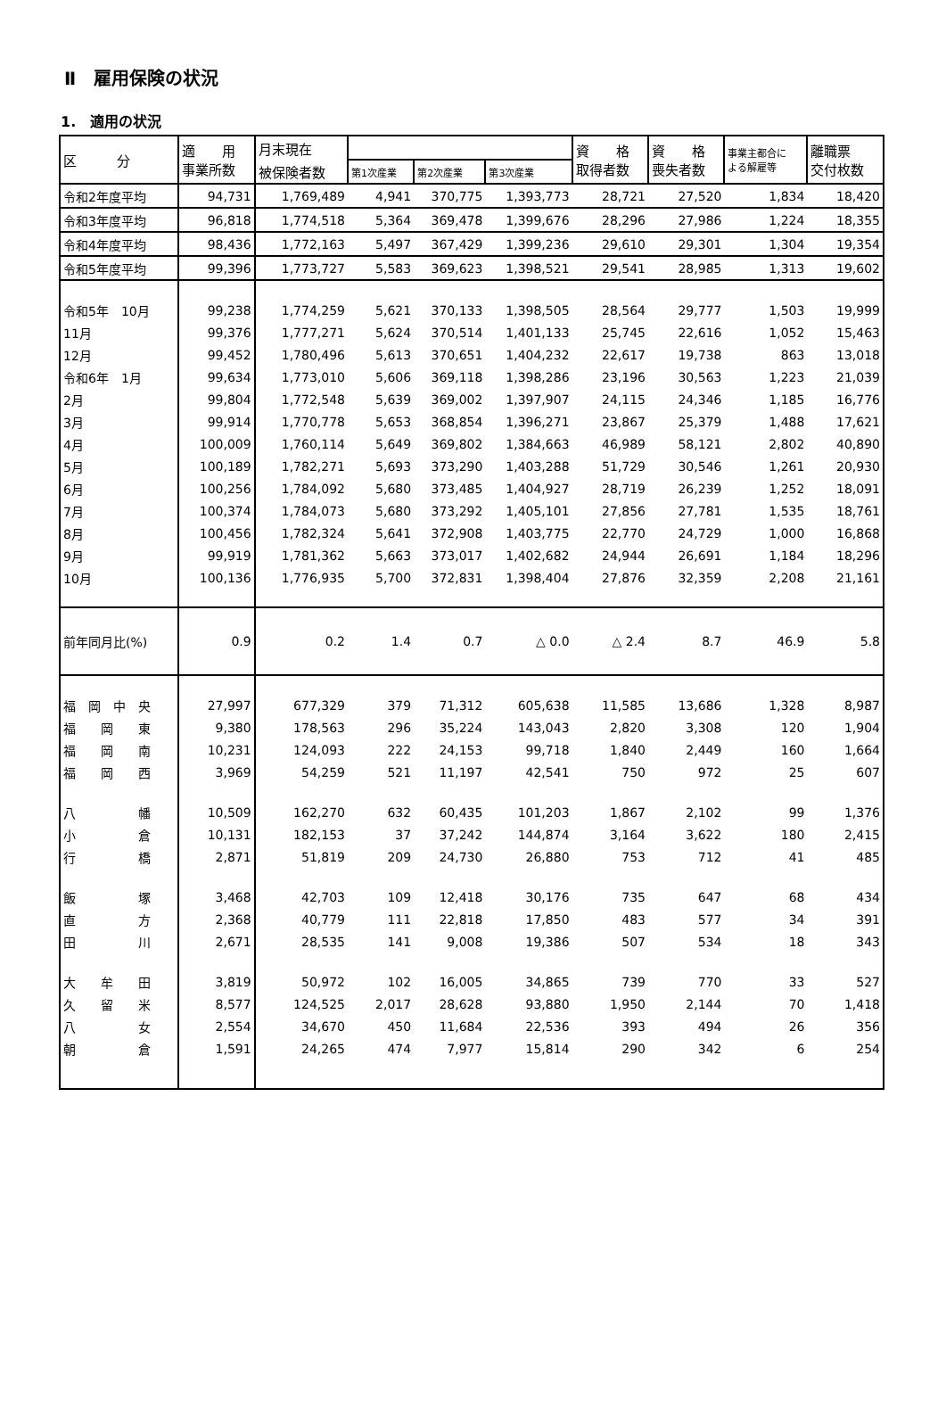Ⅱ　雇用保険の状況
1.　適用の状況
| 区 分 | 適 用 事業所数 | 月末現在 | | | | 資 格 取得者数 | 資 格 喪失者数 | 事業主都合に よる解雇等 | 離職票 交付枚数 |
| --- | --- | --- | --- | --- | --- | --- | --- | --- | --- |
| | | 被保険者数 | 第1次産業 | 第2次産業 | 第3次産業 | | | | |
| 令和2年度平均 | 94,731 | 1,769,489 | 4,941 | 370,775 | 1,393,773 | 28,721 | 27,520 | 1,834 | 18,420 |
| 令和3年度平均 | 96,818 | 1,774,518 | 5,364 | 369,478 | 1,399,676 | 28,296 | 27,986 | 1,224 | 18,355 |
| 令和4年度平均 | 98,436 | 1,772,163 | 5,497 | 367,429 | 1,399,236 | 29,610 | 29,301 | 1,304 | 19,354 |
| 令和5年度平均 | 99,396 | 1,773,727 | 5,583 | 369,623 | 1,398,521 | 29,541 | 28,985 | 1,313 | 19,602 |
| 令和5年 10月 | 99,238 | 1,774,259 | 5,621 | 370,133 | 1,398,505 | 28,564 | 29,777 | 1,503 | 19,999 |
| 11月 | 99,376 | 1,777,271 | 5,624 | 370,514 | 1,401,133 | 25,745 | 22,616 | 1,052 | 15,463 |
| 12月 | 99,452 | 1,780,496 | 5,613 | 370,651 | 1,404,232 | 22,617 | 19,738 | 863 | 13,018 |
| 令和6年 1月 | 99,634 | 1,773,010 | 5,606 | 369,118 | 1,398,286 | 23,196 | 30,563 | 1,223 | 21,039 |
| 2月 | 99,804 | 1,772,548 | 5,639 | 369,002 | 1,397,907 | 24,115 | 24,346 | 1,185 | 16,776 |
| 3月 | 99,914 | 1,770,778 | 5,653 | 368,854 | 1,396,271 | 23,867 | 25,379 | 1,488 | 17,621 |
| 4月 | 100,009 | 1,760,114 | 5,649 | 369,802 | 1,384,663 | 46,989 | 58,121 | 2,802 | 40,890 |
| 5月 | 100,189 | 1,782,271 | 5,693 | 373,290 | 1,403,288 | 51,729 | 30,546 | 1,261 | 20,930 |
| 6月 | 100,256 | 1,784,092 | 5,680 | 373,485 | 1,404,927 | 28,719 | 26,239 | 1,252 | 18,091 |
| 7月 | 100,374 | 1,784,073 | 5,680 | 373,292 | 1,405,101 | 27,856 | 27,781 | 1,535 | 18,761 |
| 8月 | 100,456 | 1,782,324 | 5,641 | 372,908 | 1,403,775 | 22,770 | 24,729 | 1,000 | 16,868 |
| 9月 | 99,919 | 1,781,362 | 5,663 | 373,017 | 1,402,682 | 24,944 | 26,691 | 1,184 | 18,296 |
| 10月 | 100,136 | 1,776,935 | 5,700 | 372,831 | 1,398,404 | 27,876 | 32,359 | 2,208 | 21,161 |
| 前年同月比(%) | 0.9 | 0.2 | 1.4 | 0.7 | △ 0.0 | △ 2.4 | 8.7 | 46.9 | 5.8 |
| 福 岡 中 央 | 27,997 | 677,329 | 379 | 71,312 | 605,638 | 11,585 | 13,686 | 1,328 | 8,987 |
| 福 岡 東 | 9,380 | 178,563 | 296 | 35,224 | 143,043 | 2,820 | 3,308 | 120 | 1,904 |
| 福 岡 南 | 10,231 | 124,093 | 222 | 24,153 | 99,718 | 1,840 | 2,449 | 160 | 1,664 |
| 福 岡 西 | 3,969 | 54,259 | 521 | 11,197 | 42,541 | 750 | 972 | 25 | 607 |
| 八 幡 | 10,509 | 162,270 | 632 | 60,435 | 101,203 | 1,867 | 2,102 | 99 | 1,376 |
| 小 倉 | 10,131 | 182,153 | 37 | 37,242 | 144,874 | 3,164 | 3,622 | 180 | 2,415 |
| 行 橋 | 2,871 | 51,819 | 209 | 24,730 | 26,880 | 753 | 712 | 41 | 485 |
| 飯 塚 | 3,468 | 42,703 | 109 | 12,418 | 30,176 | 735 | 647 | 68 | 434 |
| 直 方 | 2,368 | 40,779 | 111 | 22,818 | 17,850 | 483 | 577 | 34 | 391 |
| 田 川 | 2,671 | 28,535 | 141 | 9,008 | 19,386 | 507 | 534 | 18 | 343 |
| 大 牟 田 | 3,819 | 50,972 | 102 | 16,005 | 34,865 | 739 | 770 | 33 | 527 |
| 久 留 米 | 8,577 | 124,525 | 2,017 | 28,628 | 93,880 | 1,950 | 2,144 | 70 | 1,418 |
| 八 女 | 2,554 | 34,670 | 450 | 11,684 | 22,536 | 393 | 494 | 26 | 356 |
| 朝 倉 | 1,591 | 24,265 | 474 | 7,977 | 15,814 | 290 | 342 | 6 | 254 |